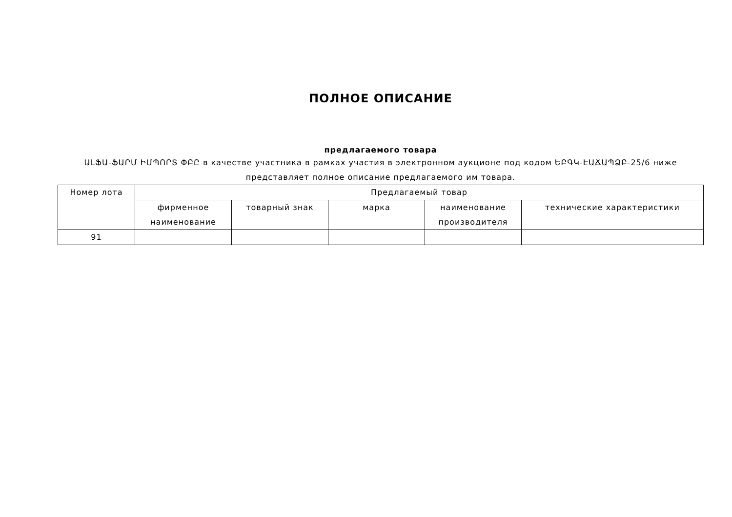ПОЛНОЕ ОПИСАНИЕ
предлагаемого товара
ԱԼՖԱ-ՖԱՐՄ ԻՄՊՈՐՏ ՓԲԸ в качестве участника в рамках участия в электронном аукционе под кодом ԵԲԳԿ-ԷԱՃԱՊՁԲ-25/6 ниже представляет полное описание предлагаемого им товара.
| Номер лота | Предлагаемый товар | | | | |
| --- | --- | --- | --- | --- | --- |
| | фирменное наименование | товарный знак | марка | наименование производителя | технические характеристики |
| 91 | | | | | |